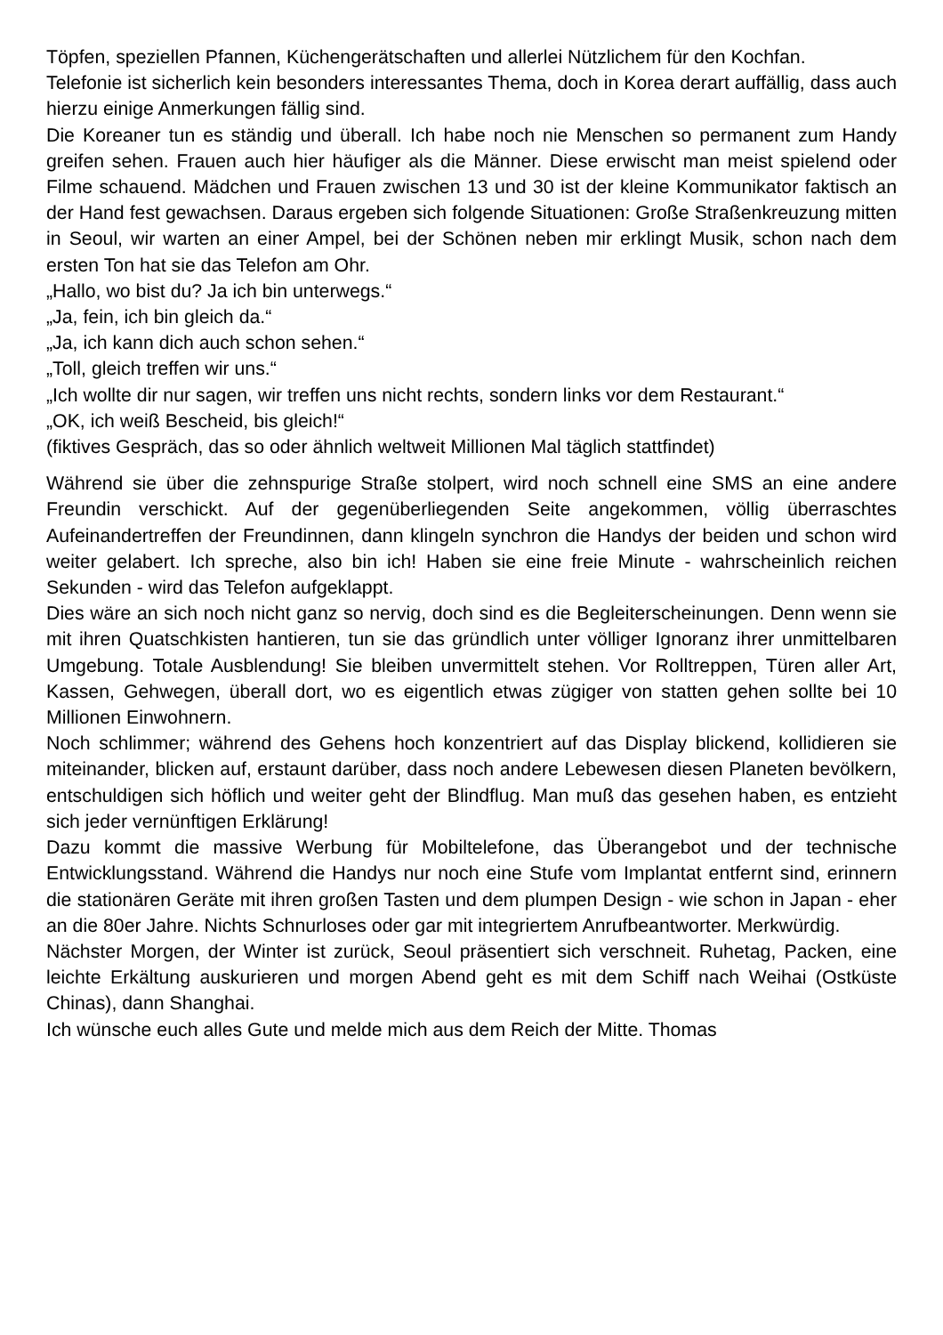Töpfen, speziellen Pfannen, Küchengerätschaften und allerlei Nützlichem für den Kochfan.
Telefonie ist sicherlich kein besonders interessantes Thema, doch in Korea derart auffällig, dass auch hierzu einige Anmerkungen fällig sind.
Die Koreaner tun es ständig und überall. Ich habe noch nie Menschen so permanent zum Handy greifen sehen. Frauen auch hier häufiger als die Männer. Diese erwischt man meist spielend oder Filme schauend. Mädchen und Frauen zwischen 13 und 30 ist der kleine Kommunikator faktisch an der Hand fest gewachsen. Daraus ergeben sich folgende Situationen: Große Straßenkreuzung mitten in Seoul, wir warten an einer Ampel, bei der Schönen neben mir erklingt Musik, schon nach dem ersten Ton hat sie das Telefon am Ohr.
„Hallo, wo bist du? Ja ich bin unterwegs.“
„Ja, fein, ich bin gleich da.“
„Ja, ich kann dich auch schon sehen.“
„Toll, gleich treffen wir uns.“
„Ich wollte dir nur sagen, wir treffen uns nicht rechts, sondern links vor dem Restaurant.“
„OK, ich weiß Bescheid, bis gleich!“
(fiktives Gespräch, das so oder ähnlich weltweit Millionen Mal täglich stattfindet)
Während sie über die zehnspurige Straße stolpert, wird noch schnell eine SMS an eine andere Freundin verschickt. Auf der gegenüberliegenden Seite angekommen, völlig überraschtes Aufeinandertreffen der Freundinnen, dann klingeln synchron die Handys der beiden und schon wird weiter gelabert. Ich spreche, also bin ich! Haben sie eine freie Minute - wahrscheinlich reichen Sekunden - wird das Telefon aufgeklappt.
Dies wäre an sich noch nicht ganz so nervig, doch sind es die Begleiterscheinungen. Denn wenn sie mit ihren Quatschkisten hantieren, tun sie das gründlich unter völliger Ignoranz ihrer unmittelbaren Umgebung. Totale Ausblendung! Sie bleiben unvermittelt stehen. Vor Rolltreppen, Türen aller Art, Kassen, Gehwegen, überall dort, wo es eigentlich etwas zügiger von statten gehen sollte bei 10 Millionen Einwohnern.
Noch schlimmer; während des Gehens hoch konzentriert auf das Display blickend, kollidieren sie miteinander, blicken auf, erstaunt darüber, dass noch andere Lebewesen diesen Planeten bevölkern, entschuldigen sich höflich und weiter geht der Blindflug. Man muß das gesehen haben, es entzieht sich jeder vernünftigen Erklärung!
Dazu kommt die massive Werbung für Mobiltelefone, das Überangebot und der technische Entwicklungsstand. Während die Handys nur noch eine Stufe vom Implantat entfernt sind, erinnern die stationären Geräte mit ihren großen Tasten und dem plumpen Design - wie schon in Japan - eher an die 80er Jahre. Nichts Schnurloses oder gar mit integriertem Anrufbeantworter. Merkwürdig.
Nächster Morgen, der Winter ist zurück, Seoul präsentiert sich verschneit. Ruhetag, Packen, eine leichte Erkältung auskurieren und morgen Abend geht es mit dem Schiff nach Weihai (Ostküste Chinas), dann Shanghai.
Ich wünsche euch alles Gute und melde mich aus dem Reich der Mitte. Thomas